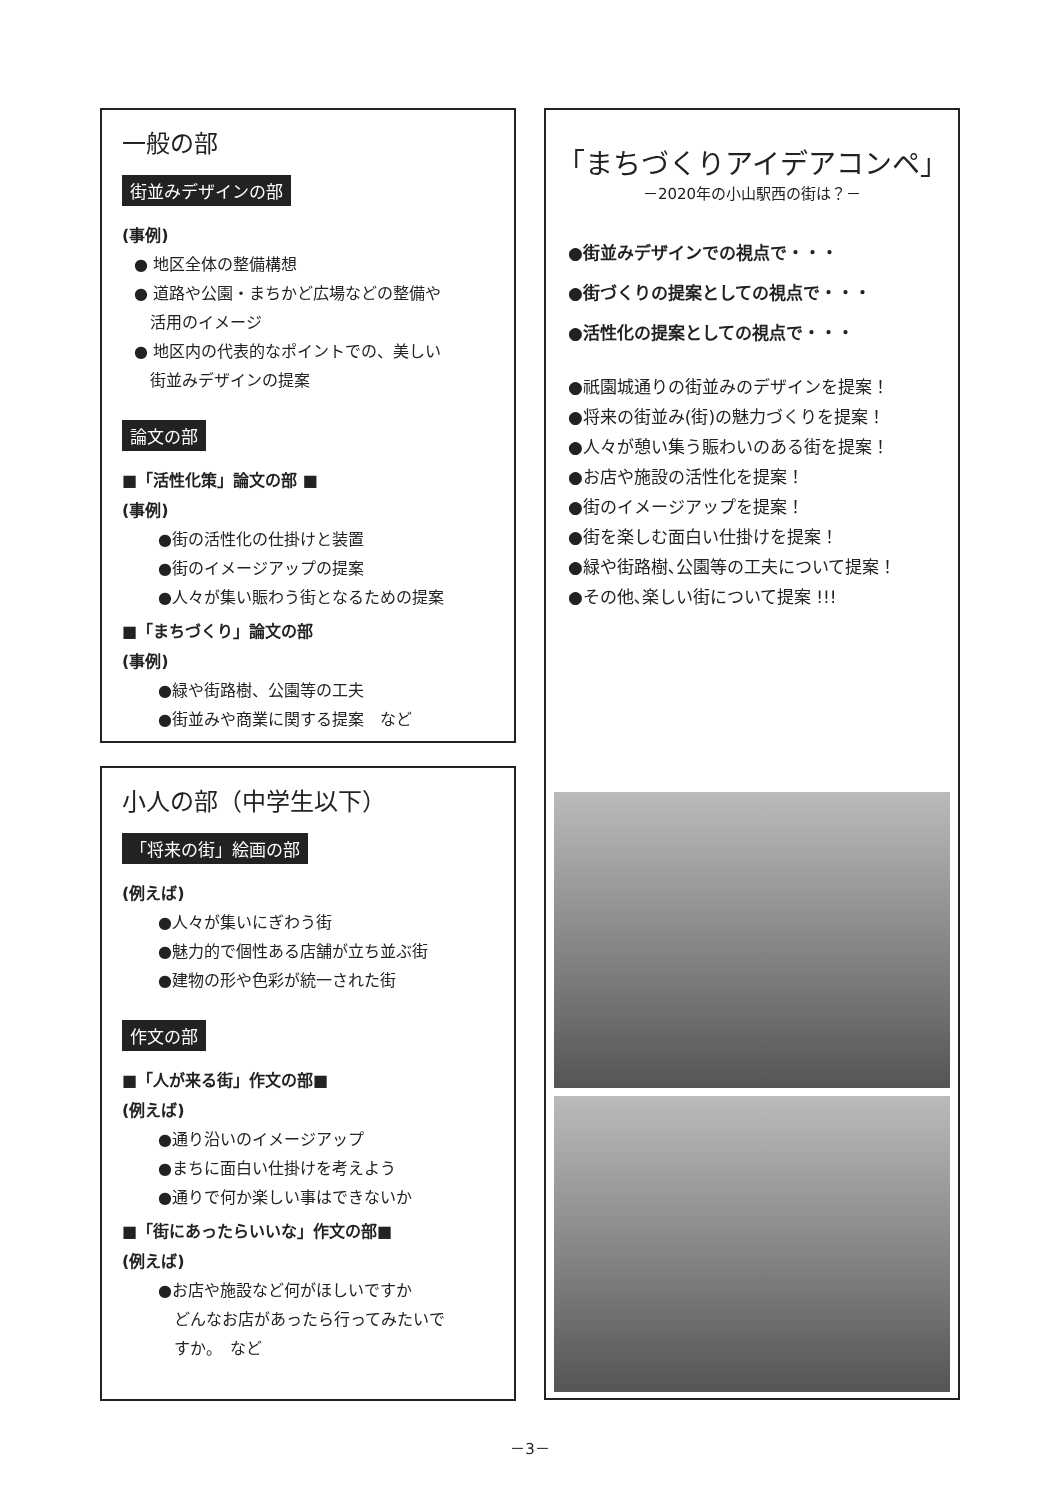一般の部
街並みデザインの部
(事例)
● 地区全体の整備構想
● 道路や公園・まちかど広場などの整備や
　活用のイメージ
● 地区内の代表的なポイントでの、美しい
　街並みデザインの提案
論文の部
■「活性化策」論文の部 ■
(事例)
●街の活性化の仕掛けと装置
●街のイメージアップの提案
●人々が集い賑わう街となるための提案
■「まちづくり」論文の部
(事例)
●緑や街路樹、公園等の工夫
●街並みや商業に関する提案　など
小人の部（中学生以下）
「将来の街」絵画の部
(例えば)
●人々が集いにぎわう街
●魅力的で個性ある店舗が立ち並ぶ街
●建物の形や色彩が統一された街
作文の部
■「人が来る街」作文の部■
(例えば)
●通り沿いのイメージアップ
●まちに面白い仕掛けを考えよう
●通りで何か楽しい事はできないか
■「街にあったらいいな」作文の部■
(例えば)
●お店や施設など何がほしいですか
　どんなお店があったら行ってみたいで
　すか。　など
「まちづくりアイデアコンペ」
－2020年の小山駅西の街は？－
●街並みデザインでの視点で・・・
●街づくりの提案としての視点で・・・
●活性化の提案としての視点で・・・
●祇園城通りの街並みのデザインを提案！
●将来の街並み(街)の魅力づくりを提案！
●人々が憩い集う賑わいのある街を提案！
●お店や施設の活性化を提案！
●街のイメージアップを提案！
●街を楽しむ面白い仕掛けを提案！
●緑や街路樹､公園等の工夫について提案！
●その他､楽しい街について提案 !!!
－3－